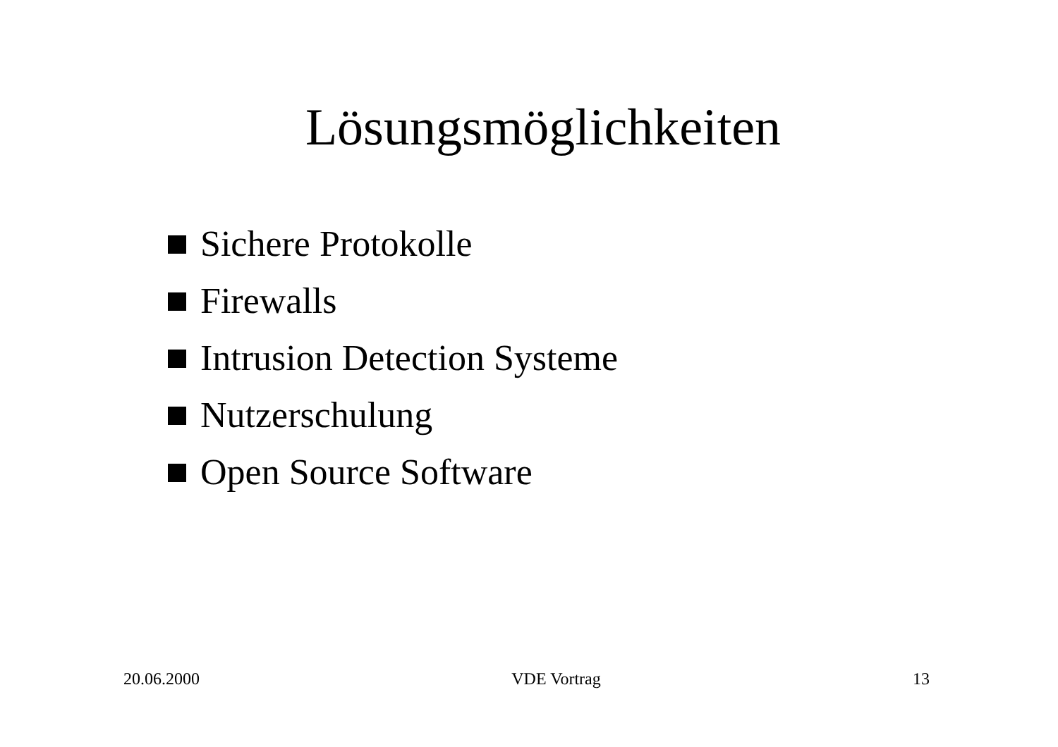Lösungsmöglichkeiten
Sichere Protokolle
Firewalls
Intrusion Detection Systeme
Nutzerschulung
Open Source Software
20.06.2000 VDE Vortrag 13